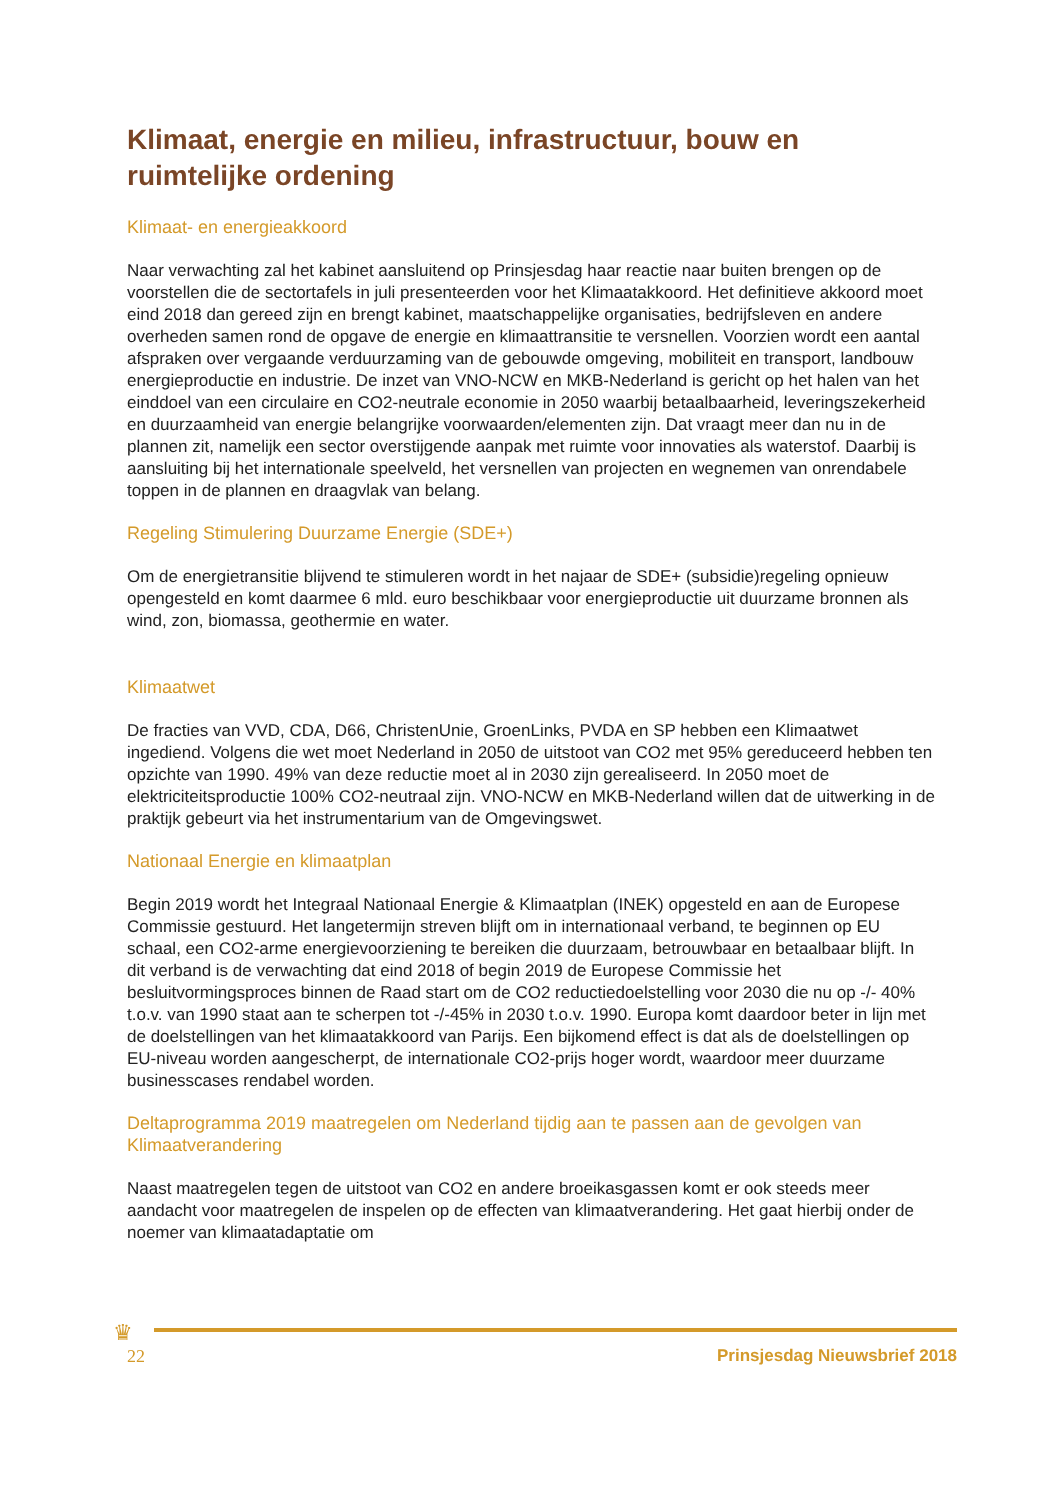Klimaat, energie en milieu, infrastructuur, bouw en ruimtelijke ordening
Klimaat- en energieakkoord
Naar verwachting zal het kabinet aansluitend op Prinsjesdag haar reactie naar buiten brengen op de voorstellen die de sectortafels in juli presenteerden voor het Klimaatakkoord. Het definitieve akkoord moet eind 2018 dan gereed zijn en brengt kabinet, maatschappelijke organisaties, bedrijfsleven en andere overheden samen rond de opgave de energie en klimaattransitie te versnellen. Voorzien wordt een aantal afspraken over vergaande verduurzaming van de gebouwde omgeving, mobiliteit en transport, landbouw energieproductie en industrie. De inzet van VNO-NCW en MKB-Nederland is gericht op het halen van het einddoel van een circulaire en CO2-neutrale economie in 2050 waarbij betaalbaarheid, leveringszekerheid en duurzaamheid van energie belangrijke voorwaarden/elementen zijn. Dat vraagt meer dan nu in de plannen zit, namelijk een sector overstijgende aanpak met ruimte voor innovaties als waterstof. Daarbij is aansluiting bij het internationale speelveld, het versnellen van projecten en wegnemen van onrendabele toppen in de plannen en draagvlak van belang.
Regeling Stimulering Duurzame Energie (SDE+)
Om de energietransitie blijvend te stimuleren wordt in het najaar de SDE+ (subsidie)regeling opnieuw opengesteld en komt daarmee 6 mld. euro beschikbaar voor energieproductie uit duurzame bronnen als wind, zon, biomassa, geothermie en water.
Klimaatwet
De fracties van VVD, CDA, D66, ChristenUnie, GroenLinks, PVDA en SP hebben een Klimaatwet ingediend. Volgens die wet moet Nederland in 2050 de uitstoot van CO2 met 95% gereduceerd hebben ten opzichte van 1990. 49% van deze reductie moet al in 2030 zijn gerealiseerd. In 2050 moet de elektriciteitsproductie 100% CO2-neutraal zijn. VNO-NCW en MKB-Nederland willen dat de uitwerking in de praktijk gebeurt via het instrumentarium van de Omgevingswet.
Nationaal Energie en klimaatplan
Begin 2019 wordt het Integraal Nationaal Energie & Klimaatplan (INEK) opgesteld en aan de Europese Commissie gestuurd. Het langetermijn streven blijft om in internationaal verband, te beginnen op EU schaal, een CO2-arme energievoorziening te bereiken die duurzaam, betrouwbaar en betaalbaar blijft. In dit verband is de verwachting dat eind 2018 of begin 2019 de Europese Commissie het besluitvormingsproces binnen de Raad start om de CO2 reductiedoelstelling voor 2030 die nu op -/- 40% t.o.v. van 1990 staat aan te scherpen tot -/-45% in 2030 t.o.v. 1990. Europa komt daardoor beter in lijn met de doelstellingen van het klimaatakkoord van Parijs. Een bijkomend effect is dat als de doelstellingen op EU-niveau worden aangescherpt, de internationale CO2-prijs hoger wordt, waardoor meer duurzame businesscases rendabel worden.
Deltaprogramma 2019 maatregelen om Nederland tijdig aan te passen aan de gevolgen van Klimaatverandering
Naast maatregelen tegen de uitstoot van CO2 en andere broeikasgassen komt er ook steeds meer aandacht voor maatregelen de inspelen op de effecten van klimaatverandering. Het gaat hierbij onder de noemer van klimaatadaptatie om
♛
22 Prinsjesdag Nieuwsbrief 2018